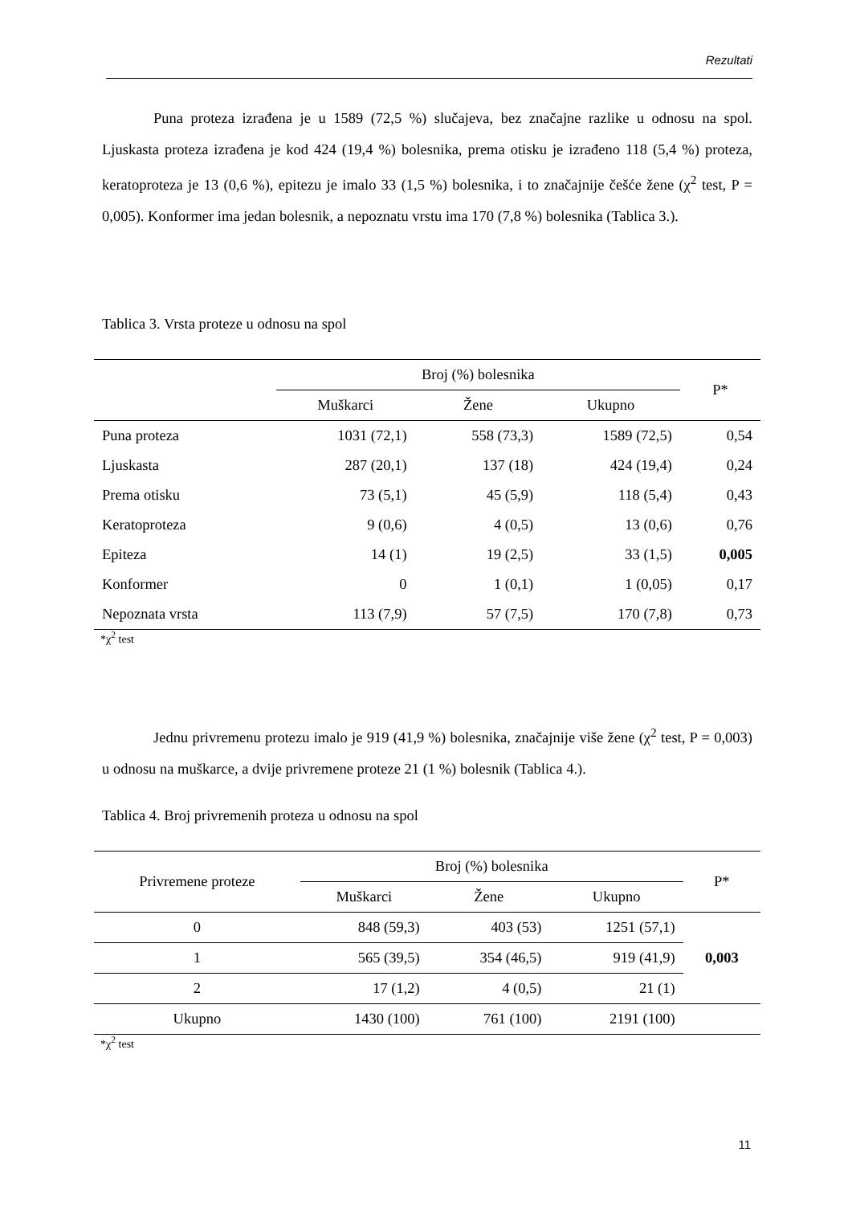Rezultati
Puna proteza izrađena je u 1589 (72,5 %) slučajeva, bez značajne razlike u odnosu na spol. Ljuskasta proteza izrađena je kod 424 (19,4 %) bolesnika, prema otisku je izrađeno 118 (5,4 %) proteza, keratoproteza je 13 (0,6 %), epitezu je imalo 33 (1,5 %) bolesnika, i to značajnije češće žene (χ<sup>2</sup> test, P = 0,005). Konformer ima jedan bolesnik, a nepoznatu vrstu ima 170 (7,8 %) bolesnika (Tablica 3.).
Tablica 3. Vrsta proteze u odnosu na spol
| | Broj (%) bolesnika | | | P* |
| --- | --- | --- | --- | --- |
| | Muškarci | Žene | Ukupno | |
| Puna proteza | 1031 (72,1) | 558 (73,3) | 1589 (72,5) | 0,54 |
| Ljuskasta | 287 (20,1) | 137 (18) | 424 (19,4) | 0,24 |
| Prema otisku | 73 (5,1) | 45 (5,9) | 118 (5,4) | 0,43 |
| Keratoproteza | 9 (0,6) | 4 (0,5) | 13 (0,6) | 0,76 |
| Epiteza | 14 (1) | 19 (2,5) | 33 (1,5) | 0,005 |
| Konformer | 0 | 1 (0,1) | 1 (0,05) | 0,17 |
| Nepoznata vrsta | 113 (7,9) | 57 (7,5) | 170 (7,8) | 0,73 |
*χ<sup>2</sup> test
Jednu privremenu protezu imalo je 919 (41,9 %) bolesnika, značajnije više žene (χ<sup>2</sup> test, P = 0,003) u odnosu na muškarce, a dvije privremene proteze 21 (1 %) bolesnik (Tablica 4.).
Tablica 4. Broj privremenih proteza u odnosu na spol
| Privremene proteze | Broj (%) bolesnika | | | P* |
| --- | --- | --- | --- | --- |
| | Muškarci | Žene | Ukupno | |
| 0 | 848 (59,3) | 403 (53) | 1251 (57,1) | 0,003 |
| 1 | 565 (39,5) | 354 (46,5) | 919 (41,9) | |
| 2 | 17 (1,2) | 4 (0,5) | 21 (1) | |
| Ukupno | 1430 (100) | 761 (100) | 2191 (100) | |
*χ<sup>2</sup> test
11